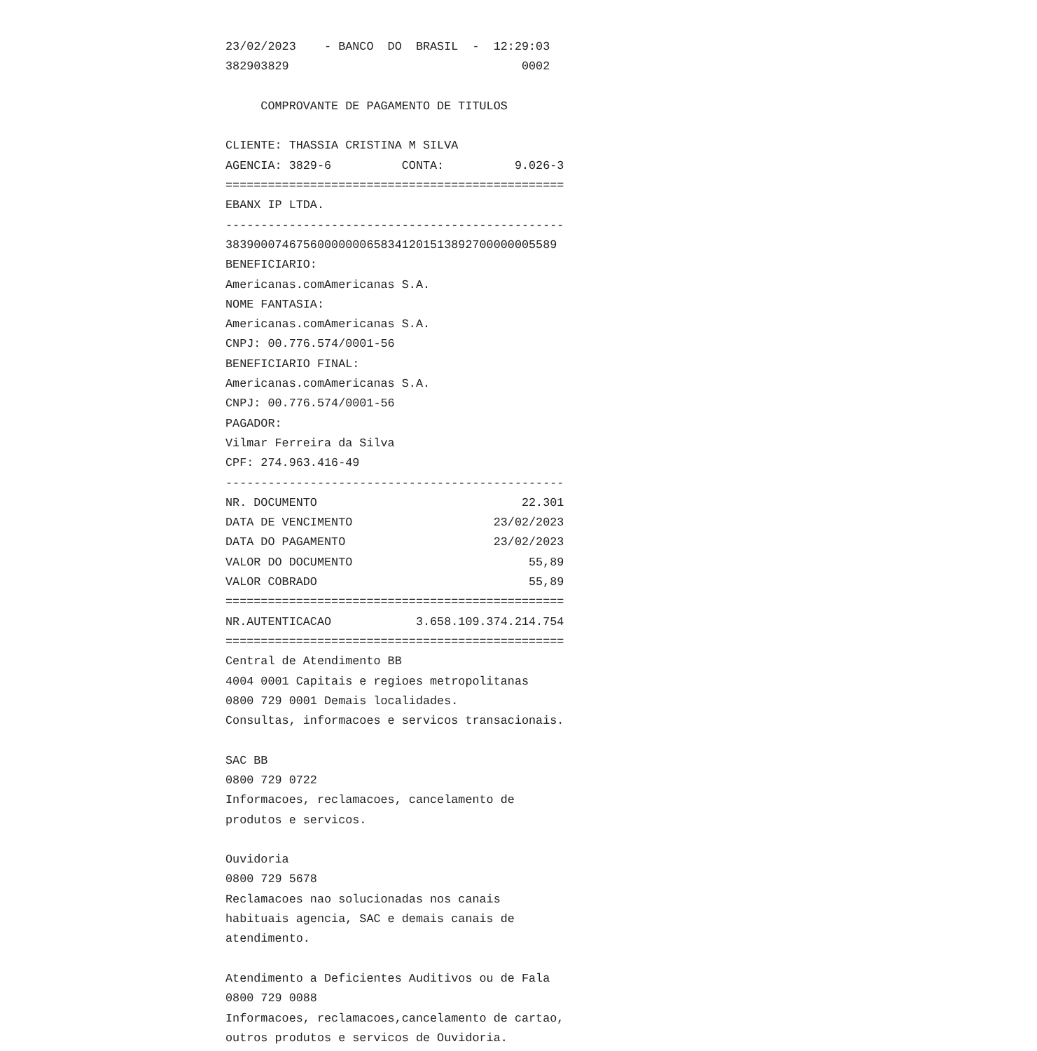23/02/2023    - BANCO  DO  BRASIL  -  12:29:03
382903829                                 0002

     COMPROVANTE DE PAGAMENTO DE TITULOS

CLIENTE: THASSIA CRISTINA M SILVA
AGENCIA: 3829-6          CONTA:          9.026-3
================================================
EBANX IP LTDA.
------------------------------------------------
38390007467560000000658341201513892700000005589
BENEFICIARIO:
Americanas.comAmericanas S.A.
NOME FANTASIA:
Americanas.comAmericanas S.A.
CNPJ: 00.776.574/0001-56
BENEFICIARIO FINAL:
Americanas.comAmericanas S.A.
CNPJ: 00.776.574/0001-56
PAGADOR:
Vilmar Ferreira da Silva
CPF: 274.963.416-49
------------------------------------------------
NR. DOCUMENTO                             22.301
DATA DE VENCIMENTO                    23/02/2023
DATA DO PAGAMENTO                     23/02/2023
VALOR DO DOCUMENTO                         55,89
VALOR COBRADO                              55,89
================================================
NR.AUTENTICACAO            3.658.109.374.214.754
================================================
Central de Atendimento BB
4004 0001 Capitais e regioes metropolitanas
0800 729 0001 Demais localidades.
Consultas, informacoes e servicos transacionais.

SAC BB
0800 729 0722
Informacoes, reclamacoes, cancelamento de
produtos e servicos.

Ouvidoria
0800 729 5678
Reclamacoes nao solucionadas nos canais
habituais agencia, SAC e demais canais de
atendimento.

Atendimento a Deficientes Auditivos ou de Fala
0800 729 0088
Informacoes, reclamacoes,cancelamento de cartao,
outros produtos e servicos de Ouvidoria.